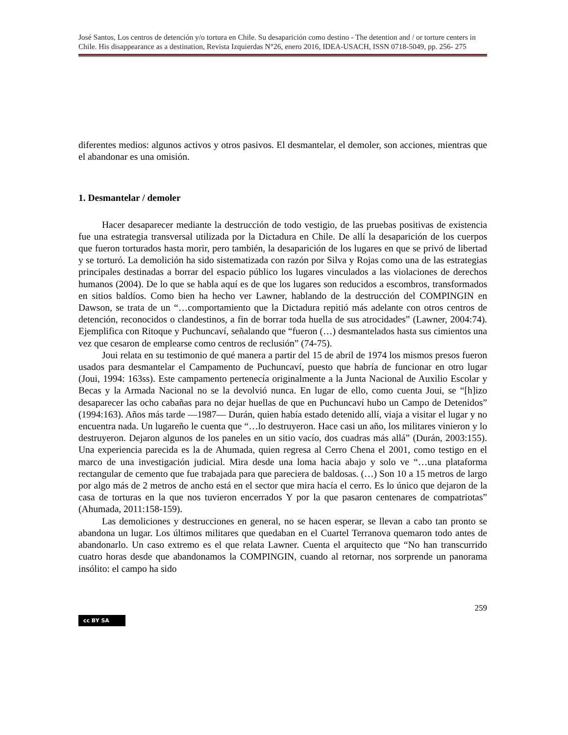José Santos, Los centros de detención y/o tortura en Chile. Su desaparición como destino - The detention and / or torture centers in Chile. His disappearance as a destination, Revista Izquierdas N°26, enero 2016, IDEA-USACH, ISSN 0718-5049, pp. 256- 275
diferentes medios: algunos activos y otros pasivos. El desmantelar, el demoler, son acciones, mientras que el abandonar es una omisión.
1. Desmantelar / demoler
Hacer desaparecer mediante la destrucción de todo vestigio, de las pruebas positivas de existencia fue una estrategia transversal utilizada por la Dictadura en Chile. De allí la desaparición de los cuerpos que fueron torturados hasta morir, pero también, la desaparición de los lugares en que se privó de libertad y se torturó. La demolición ha sido sistematizada con razón por Silva y Rojas como una de las estrategias principales destinadas a borrar del espacio público los lugares vinculados a las violaciones de derechos humanos (2004). De lo que se habla aquí es de que los lugares son reducidos a escombros, transformados en sitios baldíos. Como bien ha hecho ver Lawner, hablando de la destrucción del COMPINGIN en Dawson, se trata de un “…comportamiento que la Dictadura repitió más adelante con otros centros de detención, reconocidos o clandestinos, a fin de borrar toda huella de sus atrocidades” (Lawner, 2004:74). Ejemplifica con Ritoque y Puchuncaví, señalando que “fueron (…) desmantelados hasta sus cimientos una vez que cesaron de emplearse como centros de reclusión” (74-75).
Joui relata en su testimonio de qué manera a partir del 15 de abril de 1974 los mismos presos fueron usados para desmantelar el Campamento de Puchuncaví, puesto que habría de funcionar en otro lugar (Joui, 1994: 163ss). Este campamento pertenecía originalmente a la Junta Nacional de Auxilio Escolar y Becas y la Armada Nacional no se la devolvió nunca. En lugar de ello, como cuenta Joui, se “[h]izo desaparecer las ocho cabañas para no dejar huellas de que en Puchuncaví hubo un Campo de Detenidos” (1994:163). Años más tarde —1987— Durán, quien había estado detenido allí, viaja a visitar el lugar y no encuentra nada. Un lugareño le cuenta que “…lo destruyeron. Hace casi un año, los militares vinieron y lo destruyeron. Dejaron algunos de los paneles en un sitio vacío, dos cuadras más allá” (Durán, 2003:155). Una experiencia parecida es la de Ahumada, quien regresa al Cerro Chena el 2001, como testigo en el marco de una investigación judicial. Mira desde una loma hacia abajo y solo ve “…una plataforma rectangular de cemento que fue trabajada para que pareciera de baldosas. (…) Son 10 a 15 metros de largo por algo más de 2 metros de ancho está en el sector que mira hacía el cerro. Es lo único que dejaron de la casa de torturas en la que nos tuvieron encerrados Y por la que pasaron centenares de compatriotas” (Ahumada, 2011:158-159).
Las demoliciones y destrucciones en general, no se hacen esperar, se llevan a cabo tan pronto se abandona un lugar. Los últimos militares que quedaban en el Cuartel Terranova quemaron todo antes de abandonarlo. Un caso extremo es el que relata Lawner. Cuenta el arquitecto que “No han transcurrido cuatro horas desde que abandonamos la COMPINGIN, cuando al retornar, nos sorprende un panorama insólito: el campo ha sido
259
cc BY SA